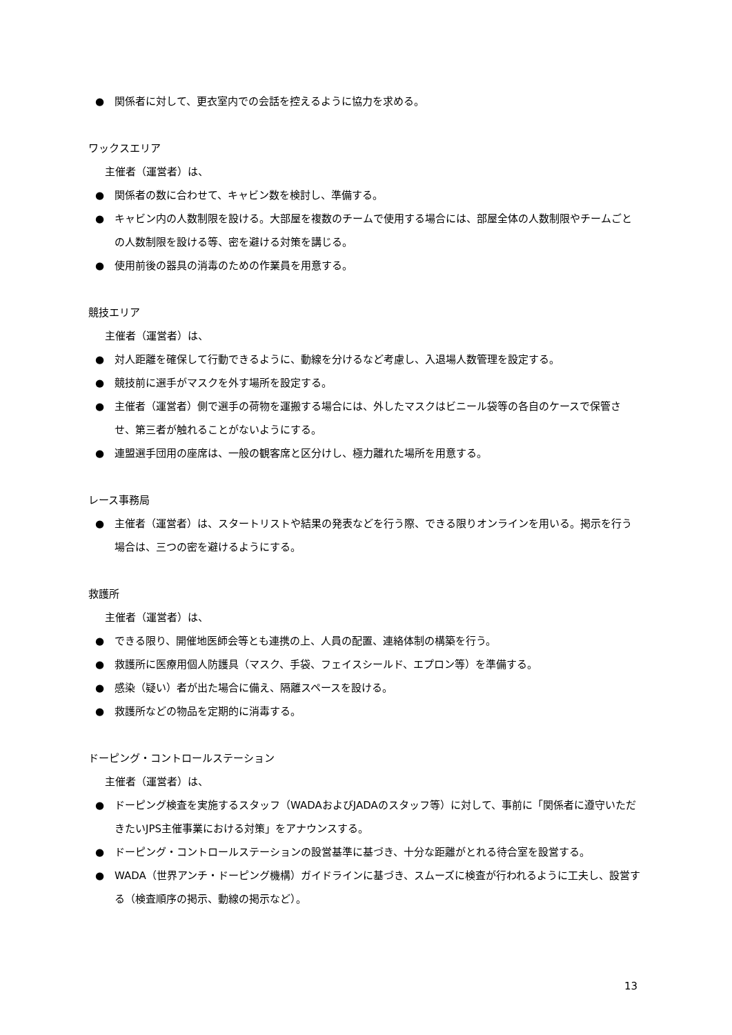● 関係者に対して、更衣室内での会話を控えるように協力を求める。
ワックスエリア
主催者（運営者）は、
● 関係者の数に合わせて、キャビン数を検討し、準備する。
● キャビン内の人数制限を設ける。大部屋を複数のチームで使用する場合には、部屋全体の人数制限やチームごとの人数制限を設ける等、密を避ける対策を講じる。
● 使用前後の器具の消毒のための作業員を用意する。
競技エリア
主催者（運営者）は、
● 対人距離を確保して行動できるように、動線を分けるなど考慮し、入退場人数管理を設定する。
● 競技前に選手がマスクを外す場所を設定する。
● 主催者（運営者）側で選手の荷物を運搬する場合には、外したマスクはビニール袋等の各自のケースで保管させ、第三者が触れることがないようにする。
● 連盟選手団用の座席は、一般の観客席と区分けし、極力離れた場所を用意する。
レース事務局
● 主催者（運営者）は、スタートリストや結果の発表などを行う際、できる限りオンラインを用いる。掲示を行う場合は、三つの密を避けるようにする。
救護所
主催者（運営者）は、
● できる限り、開催地医師会等とも連携の上、人員の配置、連絡体制の構築を行う。
● 救護所に医療用個人防護具（マスク、手袋、フェイスシールド、エプロン等）を準備する。
● 感染（疑い）者が出た場合に備え、隔離スペースを設ける。
● 救護所などの物品を定期的に消毒する。
ドーピング・コントロールステーション
主催者（運営者）は、
● ドーピング検査を実施するスタッフ（WADAおよびJADAのスタッフ等）に対して、事前に「関係者に遵守いただきたいJPS主催事業における対策」をアナウンスする。
● ドーピング・コントロールステーションの設営基準に基づき、十分な距離がとれる待合室を設営する。
● WADA（世界アンチ・ドーピング機構）ガイドラインに基づき、スムーズに検査が行われるように工夫し、設営する（検査順序の掲示、動線の掲示など）。
13